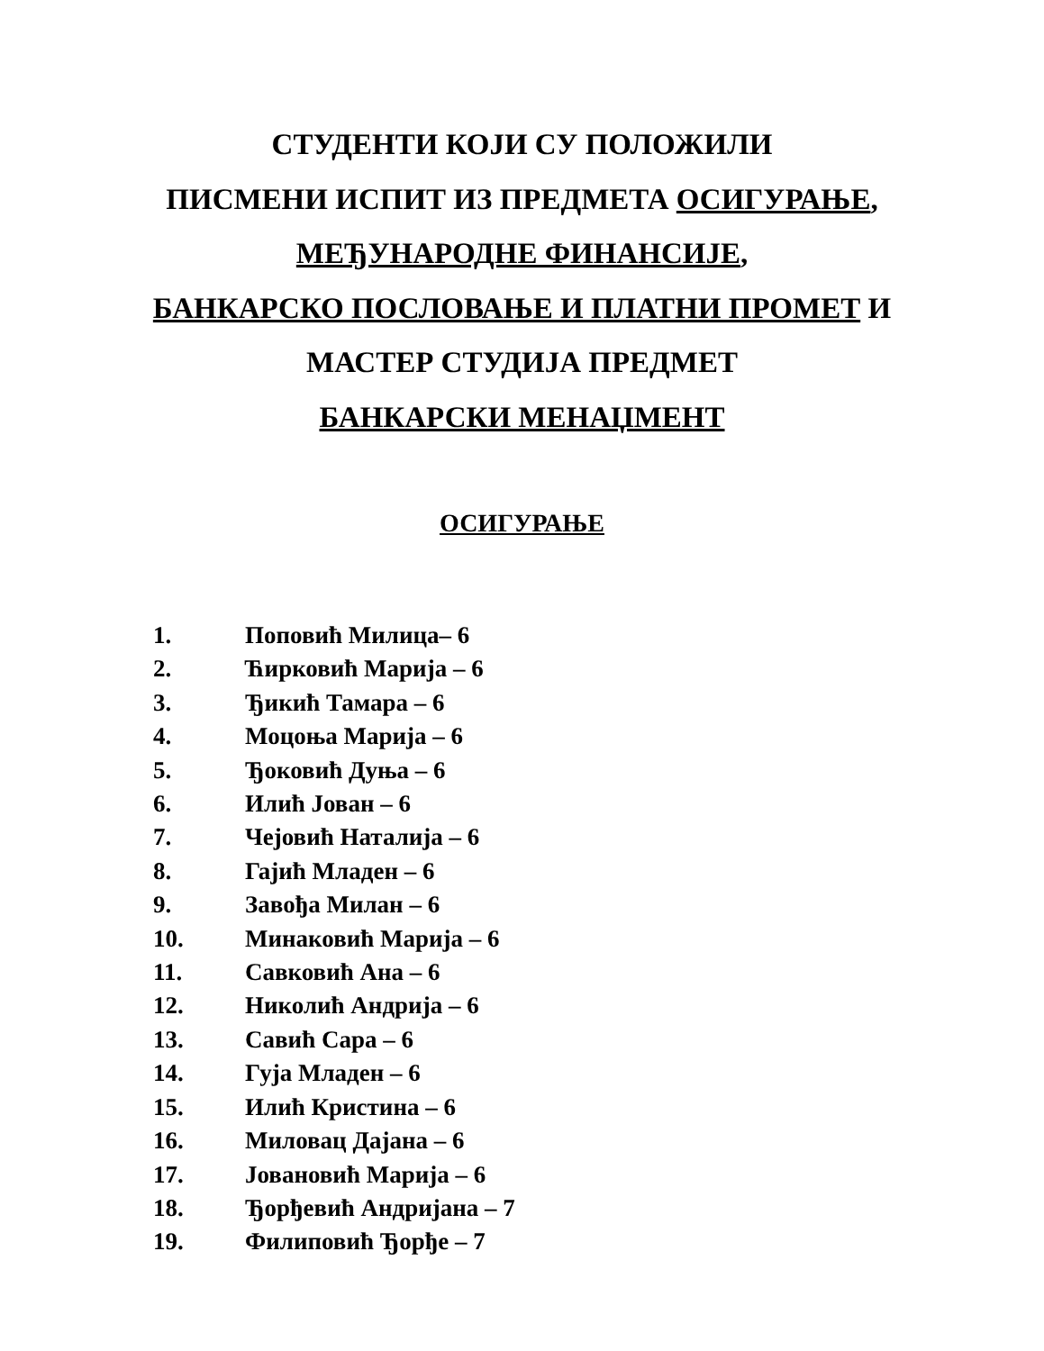СТУДЕНТИ КОЈИ СУ ПОЛОЖИЛИ
ПИСМЕНИ ИСПИТ ИЗ ПРЕДМЕТА ОСИГУРАЊЕ,
МЕЂУНАРОДНЕ ФИНАНСИЈЕ,
БАНКАРСКО ПОСЛОВАЊЕ И ПЛАТНИ ПРОМЕТ И
МАСТЕР СТУДИЈА ПРЕДМЕТ
БАНКАРСКИ МЕНАЏМЕНТ
ОСИГУРАЊЕ
1. Поповић Милица– 6
2. Ћирковић Марија – 6
3. Ђикић Тамара – 6
4. Моцоња Марија – 6
5. Ђоковић Дуња – 6
6. Илић Јован – 6
7. Чејовић Наталија – 6
8. Гајић Младен – 6
9. Завођа Милан – 6
10. Минаковић Марија – 6
11. Савковић Ана – 6
12. Николић Андрија – 6
13. Савић Сара – 6
14. Гуја Младен – 6
15. Илић Кристина – 6
16. Миловац Дајана – 6
17. Јовановић Марија – 6
18. Ђорђевић Андријана – 7
19. Филиповић Ђорђе – 7